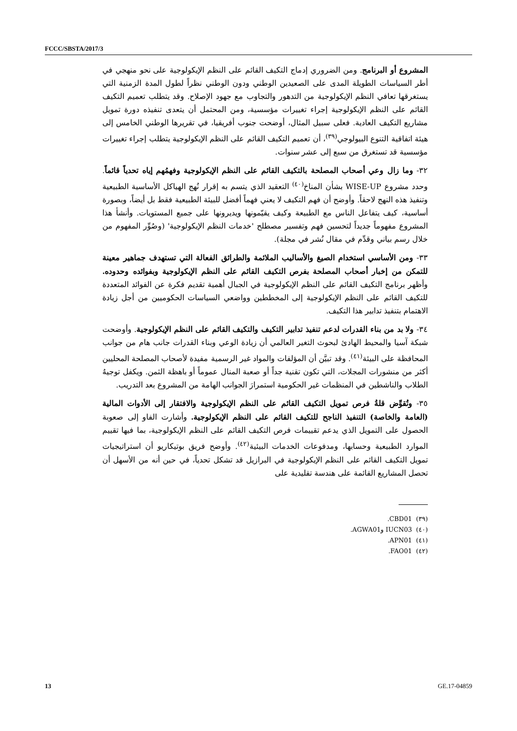FCCC/SBSTA/2017/3
المشروع أو البرنامج. ومن الضروري إدماج التكيف القائم على النظم الإيكولوجية على نحو منهجي في أطر السياسات الطويلة المدى على الصعيدين الوطني ودون الوطني نظراً لطول المدة الزمنية التي يستغرقها تعافي النظم الإيكولوجية من التدهور والتجاوب مع جهود الإصلاح. وقد يتطلب تعميم التكيف القائم على النظم الإيكولوجية إجراء تغييرات مؤسسية، ومن المحتمل أن يتعدى تنفيذه دورة تمويل مشاريع التكيف العادية. فعلى سبيل المثال، أوضحت جنوب أفريقيا، في تقريرها الوطني الخامس إلى هيئة اتفاقية التنوع البيولوجي<sup>(٣٩)</sup>، أن تعميم التكيف القائم على النظم الإيكولوجية يتطلب إجراء تغييرات مؤسسية قد تستغرق من سبع إلى عشر سنوات.
٣٢- وما زال وعي أصحاب المصلحة بالتكيف القائم على النظم الإيكولوجية وفهمُهم إياه تحدياً قائماً. وحدد مشروع WISE-UP بشأن المناخ<sup>(٤٠)</sup> التعقيد الذي يتسم به إقرار نُهج الهياكل الأساسية الطبيعية وتنفيذ هذه النهج لاحقاً. وأوضح أن فهم التكيف لا يعني فهماً أفضل للبيئة الطبيعية فقط بل أيضاً، وبصورة أساسية، كيف يتفاعل الناس مع الطبيعة وكيف يقيّمونها ويديرونها على جميع المستويات. وأنشأ هذا المشروع مفهوماً جديداً لتحسين فهم وتفسير مصطلح 'خدمات النظم الإيكولوجية' (وصُوِّر المفهوم من خلال رسم بياني وقدِّم في مقال نُشر في مجلة).
٣٣- ومن الأساسي استخدام الصيغ والأساليب الملائمة والطرائق الفعالة التي تستهدف جماهير معينة للتمكن من إخبار أصحاب المصلحة بفرص التكيف القائم على النظم الإيكولوجية وبفوائده وحدوده. وأظهر برنامج التكيف القائم على النظم الإيكولوجية في الجبال أهمية تقديم فكرة عن الفوائد المتعددة للتكيف القائم على النظم الإيكولوجية إلى المخططين وواضعي السياسات الحكوميين من أجل زيادة الاهتمام بتنفيذ تدابير هذا التكيف.
٣٤- ولا بد من بناء القدرات لدعم تنفيذ تدابير التكيف والتكيف القائم على النظم الإيكولوجية. وأوضحت شبكة آسيا والمحيط الهادئ لبحوث التغير العالمي أن زيادة الوعي وبناء القدرات جانب هام من جوانب المحافظة على البيئة<sup>(٤١)</sup>. وقد تبيَّن أن المؤلفات والمواد غير الرسمية مفيدة لأصحاب المصلحة المحليين أكثر من منشورات المجلات، التي تكون تقنية جداً أو صعبة المنال عموماً أو باهظة الثمن. ويكفل توجيهُ الطلاب والناشطين في المنظمات غير الحكومية استمرارَ الجوانب الهامة من المشروع بعد التدريب.
٣٥- وتُقوِّض قلةُ فرص تمويل التكيف القائم على النظم الإيكولوجية والافتقار إلى الأدوات المالية (العامة والخاصة) التنفيذ الناجح للتكيف القائم على النظم الإيكولوجية. وأشارت الفاو إلى صعوبة الحصول على التمويل الذي يدعم تقييمات فرص التكيف القائم على النظم الإيكولوجية، بما فيها تقييم الموارد الطبيعية وحسابها، ومدفوعات الخدمات البيئية<sup>(٤٢)</sup>. وأوضح فريق بوتيكاريو أن استراتيجيات تمويل التكيف القائم على النظم الإيكولوجية في البرازيل قد تشكل تحدياً، في حين أنه من الأسهل أن تحصل المشاريع القائمة على هندسة تقليدية على
(٣٩) CBD01.
(٤٠) IUCN03 وAGWA01.
(٤١) APN01.
(٤٢) FAO01.
13 GE.17-04859